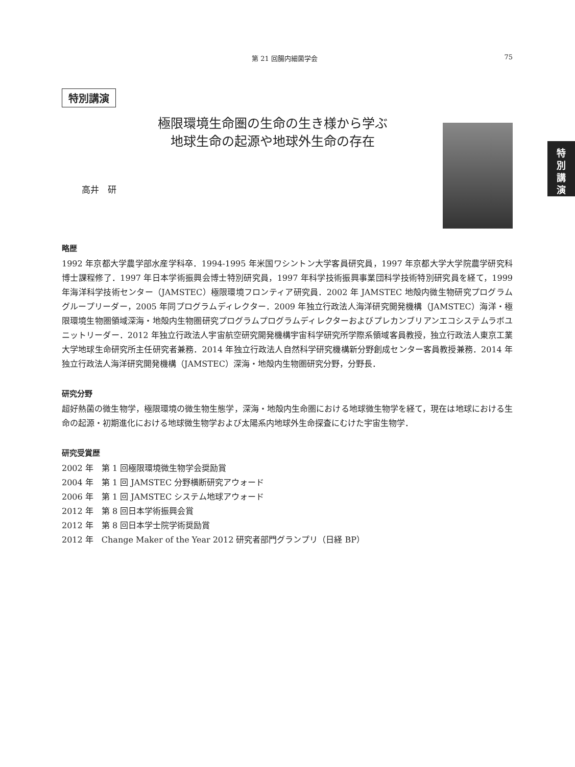第 21 回腸内細菌学会 75
特別講演
極限環境生命圏の生命の生き様から学ぶ
地球生命の起源や地球外生命の存在
高井　研
特
別
講
演
略歴
1992 年京都大学農学部水産学科卒．1994-1995 年米国ワシントン大学客員研究員，1997 年京都大学大学院農学研究科博士課程修了．1997 年日本学術振興会博士特別研究員，1997 年科学技術振興事業団科学技術特別研究員を経て，1999 年海洋科学技術センター（JAMSTEC）極限環境フロンティア研究員．2002 年 JAMSTEC 地殻内微生物研究プログラムグループリーダー，2005 年同プログラムディレクター．2009 年独立行政法人海洋研究開発機構（JAMSTEC）海洋・極限環境生物圏領域深海・地殻内生物圏研究プログラムプログラムディレクターおよびプレカンブリアンエコシステムラボユニットリーダー．2012 年独立行政法人宇宙航空研究開発機構宇宙科学研究所学際系領域客員教授，独立行政法人東京工業大学地球生命研究所主任研究者兼務．2014 年独立行政法人自然科学研究機構新分野創成センター客員教授兼務．2014 年独立行政法人海洋研究開発機構（JAMSTEC）深海・地殻内生物圏研究分野，分野長．
研究分野
超好熱菌の微生物学，極限環境の微生物生態学，深海・地殻内生命圏における地球微生物学を経て，現在は地球における生命の起源・初期進化における地球微生物学および太陽系内地球外生命探査にむけた宇宙生物学．
研究受賞歴
2002 年　第 1 回極限環境微生物学会奨励賞
2004 年　第 1 回 JAMSTEC 分野横断研究アウォード
2006 年　第 1 回 JAMSTEC システム地球アウォード
2012 年　第 8 回日本学術振興会賞
2012 年　第 8 回日本学士院学術奨励賞
2012 年　Change Maker of the Year 2012 研究者部門グランプリ（日経 BP）